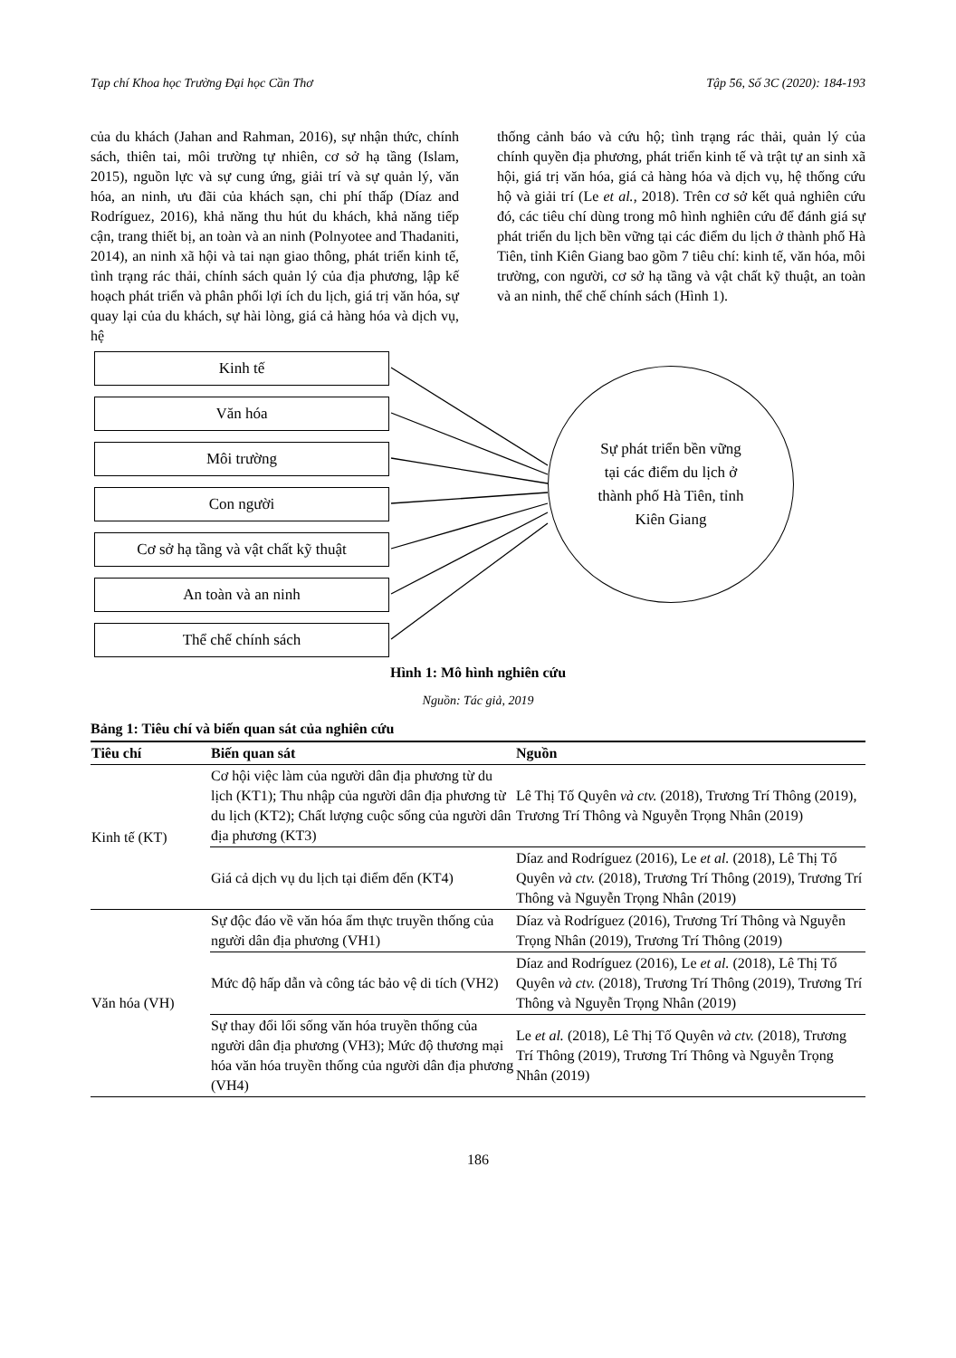Tạp chí Khoa học Trường Đại học Cần Thơ Tập 56, Số 3C (2020): 184-193
của du khách (Jahan and Rahman, 2016), sự nhận thức, chính sách, thiên tai, môi trường tự nhiên, cơ sở hạ tầng (Islam, 2015), nguồn lực và sự cung ứng, giải trí và sự quản lý, văn hóa, an ninh, ưu đãi của khách sạn, chi phí thấp (Díaz and Rodríguez, 2016), khả năng thu hút du khách, khả năng tiếp cận, trang thiết bị, an toàn và an ninh (Polnyotee and Thadaniti, 2014), an ninh xã hội và tai nạn giao thông, phát triển kinh tế, tình trạng rác thải, chính sách quản lý của địa phương, lập kế hoạch phát triển và phân phối lợi ích du lịch, giá trị văn hóa, sự quay lại của du khách, sự hài lòng, giá cả hàng hóa và dịch vụ, hệ
thống cảnh báo và cứu hộ; tình trạng rác thải, quản lý của chính quyền địa phương, phát triển kinh tế và trật tự an sinh xã hội, giá trị văn hóa, giá cả hàng hóa và dịch vụ, hệ thống cứu hộ và giải trí (Le et al., 2018). Trên cơ sở kết quả nghiên cứu đó, các tiêu chí dùng trong mô hình nghiên cứu để đánh giá sự phát triển du lịch bền vững tại các điểm du lịch ở thành phố Hà Tiên, tỉnh Kiên Giang bao gồm 7 tiêu chí: kinh tế, văn hóa, môi trường, con người, cơ sở hạ tầng và vật chất kỹ thuật, an toàn và an ninh, thể chế chính sách (Hình 1).
Kinh tế
Văn hóa
Môi trường
Con người
Cơ sở hạ tầng và vật chất kỹ thuật
An toàn và an ninh
Thể chế chính sách
Sự phát triển bền vững
tại các điểm du lịch ở
thành phố Hà Tiên, tỉnh
Kiên Giang
Hình 1: Mô hình nghiên cứu
Nguồn: Tác giả, 2019
Bảng 1: Tiêu chí và biến quan sát của nghiên cứu
| Tiêu chí | Biến quan sát | Nguồn |
| --- | --- | --- |
| Kinh tế (KT) | Cơ hội việc làm của người dân địa phương từ du lịch (KT1); Thu nhập của người dân địa phương từ du lịch (KT2); Chất lượng cuộc sống của người dân địa phương (KT3) | Lê Thị Tố Quyên và ctv. (2018), Trương Trí Thông (2019), Trương Trí Thông và Nguyễn Trọng Nhân (2019) |
| | Giá cả dịch vụ du lịch tại điểm đến (KT4) | Díaz and Rodríguez (2016), Le et al. (2018), Lê Thị Tố Quyên và ctv. (2018), Trương Trí Thông (2019), Trương Trí Thông và Nguyễn Trọng Nhân (2019) |
| Văn hóa (VH) | Sự độc đáo về văn hóa ẩm thực truyền thống của người dân địa phương (VH1) | Díaz và Rodríguez (2016), Trương Trí Thông và Nguyễn Trọng Nhân (2019), Trương Trí Thông (2019) |
| | Mức độ hấp dẫn và công tác bảo vệ di tích (VH2) | Díaz and Rodríguez (2016), Le et al. (2018), Lê Thị Tố Quyên và ctv. (2018), Trương Trí Thông (2019), Trương Trí Thông và Nguyễn Trọng Nhân (2019) |
| | Sự thay đổi lối sống văn hóa truyền thống của người dân địa phương (VH3); Mức độ thương mại hóa văn hóa truyền thống của người dân địa phương (VH4) | Le et al. (2018), Lê Thị Tố Quyên và ctv. (2018), Trương Trí Thông (2019), Trương Trí Thông và Nguyễn Trọng Nhân (2019) |
186